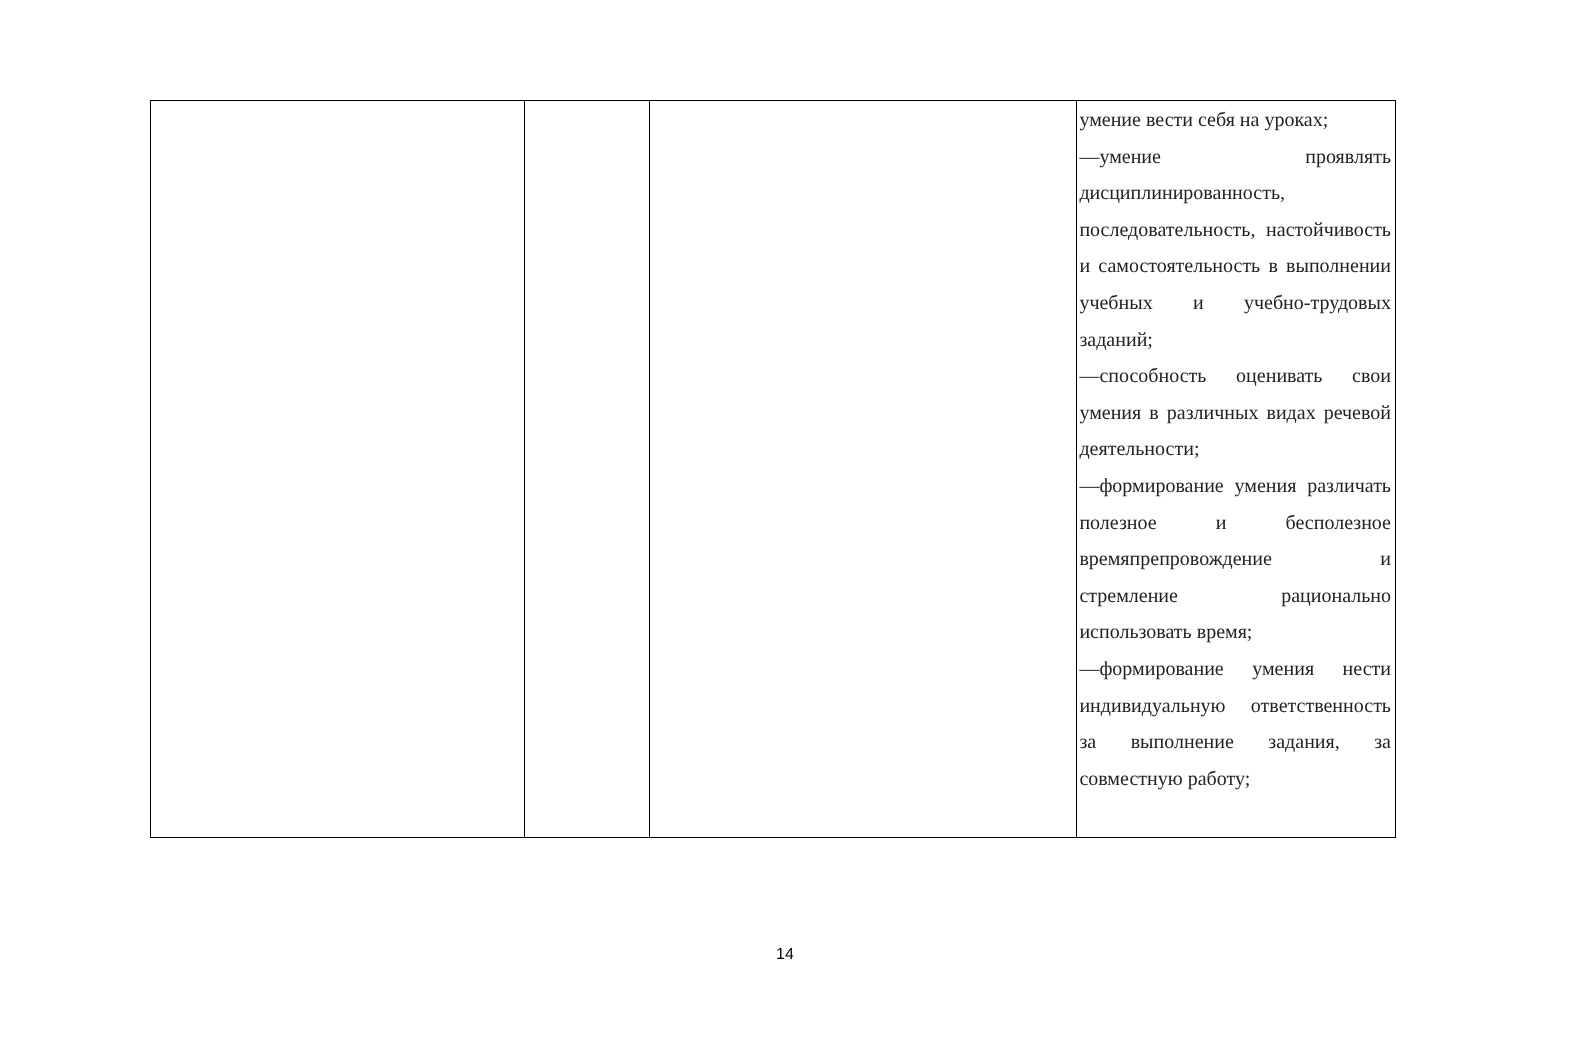| | | | умение вести себя на уроках; —умение проявлять дисциплинированность, последовательность, настойчивость и самостоятельность в выполнении учебных и учебно-трудовых заданий; —способность оценивать свои умения в различных видах речевой деятельности; —формирование умения различать полезное и бесполезное времяпрепровождение и стремление рационально использовать время; —формирование умения нести индивидуальную ответственность за выполнение задания, за совместную работу; |
14